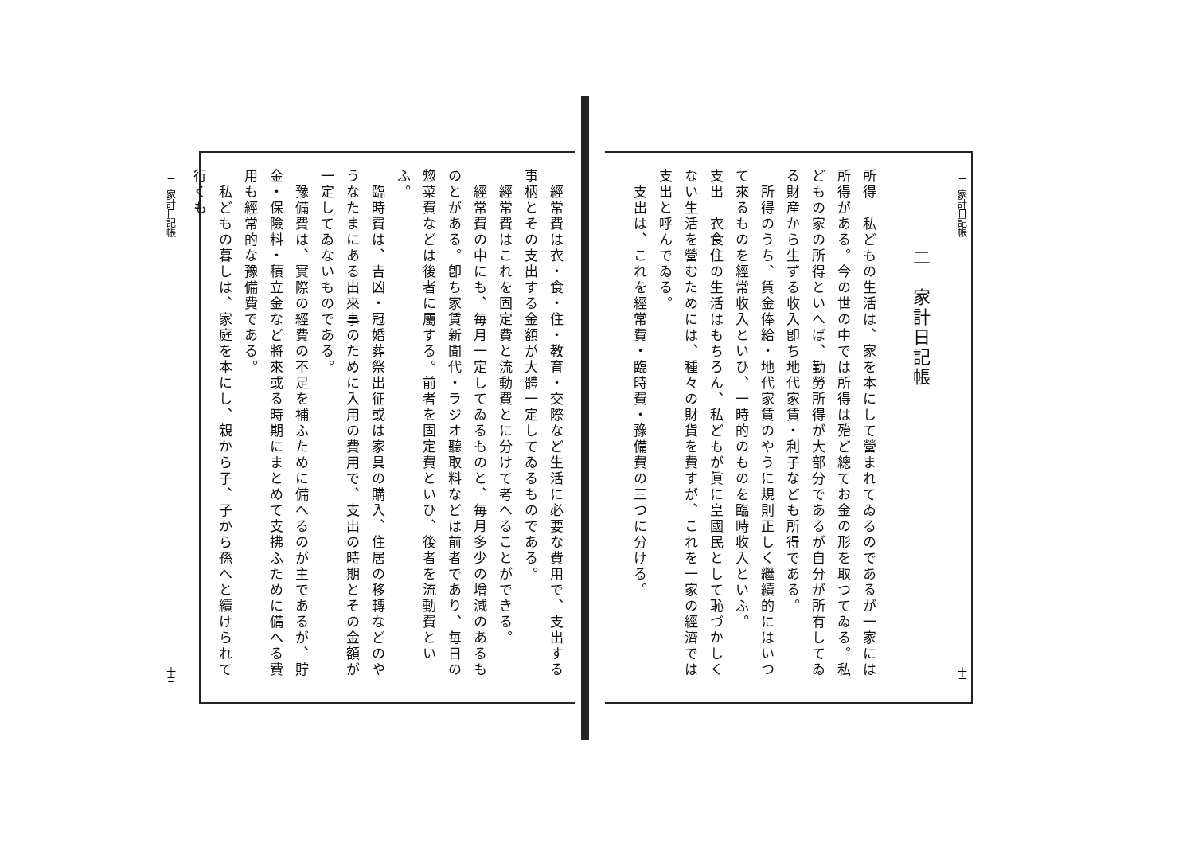二 家計日記帳 十二
二　家計日記帳
所得　私どもの生活は、家を本にして營まれてゐるのであるが一家には所得がある。今の世の中では所得は殆ど總てお金の形を取つてゐる。私どもの家の所得といへば、勤勞所得が大部分であるが自分が所有してゐる財産から生ずる收入卽ち地代家賃・利子なども所得である。
　所得のうち、賃金俸給・地代家賃のやうに規則正しく繼續的にはいつて來るものを經常收入といひ、一時的のものを臨時收入といふ。
支出　衣食住の生活はもちろん、私どもが眞に皇國民として恥づかしくない生活を營むためには、種々の財貨を費すが、これを一家の經濟では支出と呼んでゐる。
　支出は、これを經常費・臨時費・豫備費の三つに分ける。
　經常費は衣・食・住・教育・交際など生活に必要な費用で、支出する事柄とその支出する金額が大體一定してゐるものである。
　經常費はこれを固定費と流動費とに分けて考へることができる。
　經常費の中にも、毎月一定してゐるものと、毎月多少の增減のあるものとがある。卽ち家賃新聞代・ラジオ聽取料などは前者であり、毎日の惣菜費などは後者に屬する。前者を固定費といひ、後者を流動費といふ。
　臨時費は、吉凶・冠婚葬祭出征或は家具の購入、住居の移轉などのやうなたまにある出來事のために入用の費用で、支出の時期とその金額が一定してゐないものである。
　豫備費は、實際の經費の不足を補ふために備へるのが主であるが、貯金・保險料・積立金など將來或る時期にまとめて支拂ふために備へる費用も經常的な豫備費である。
　私どもの暮しは、家庭を本にし、親から子、子から孫へと續けられて行くも
二 家計日記帳 十三